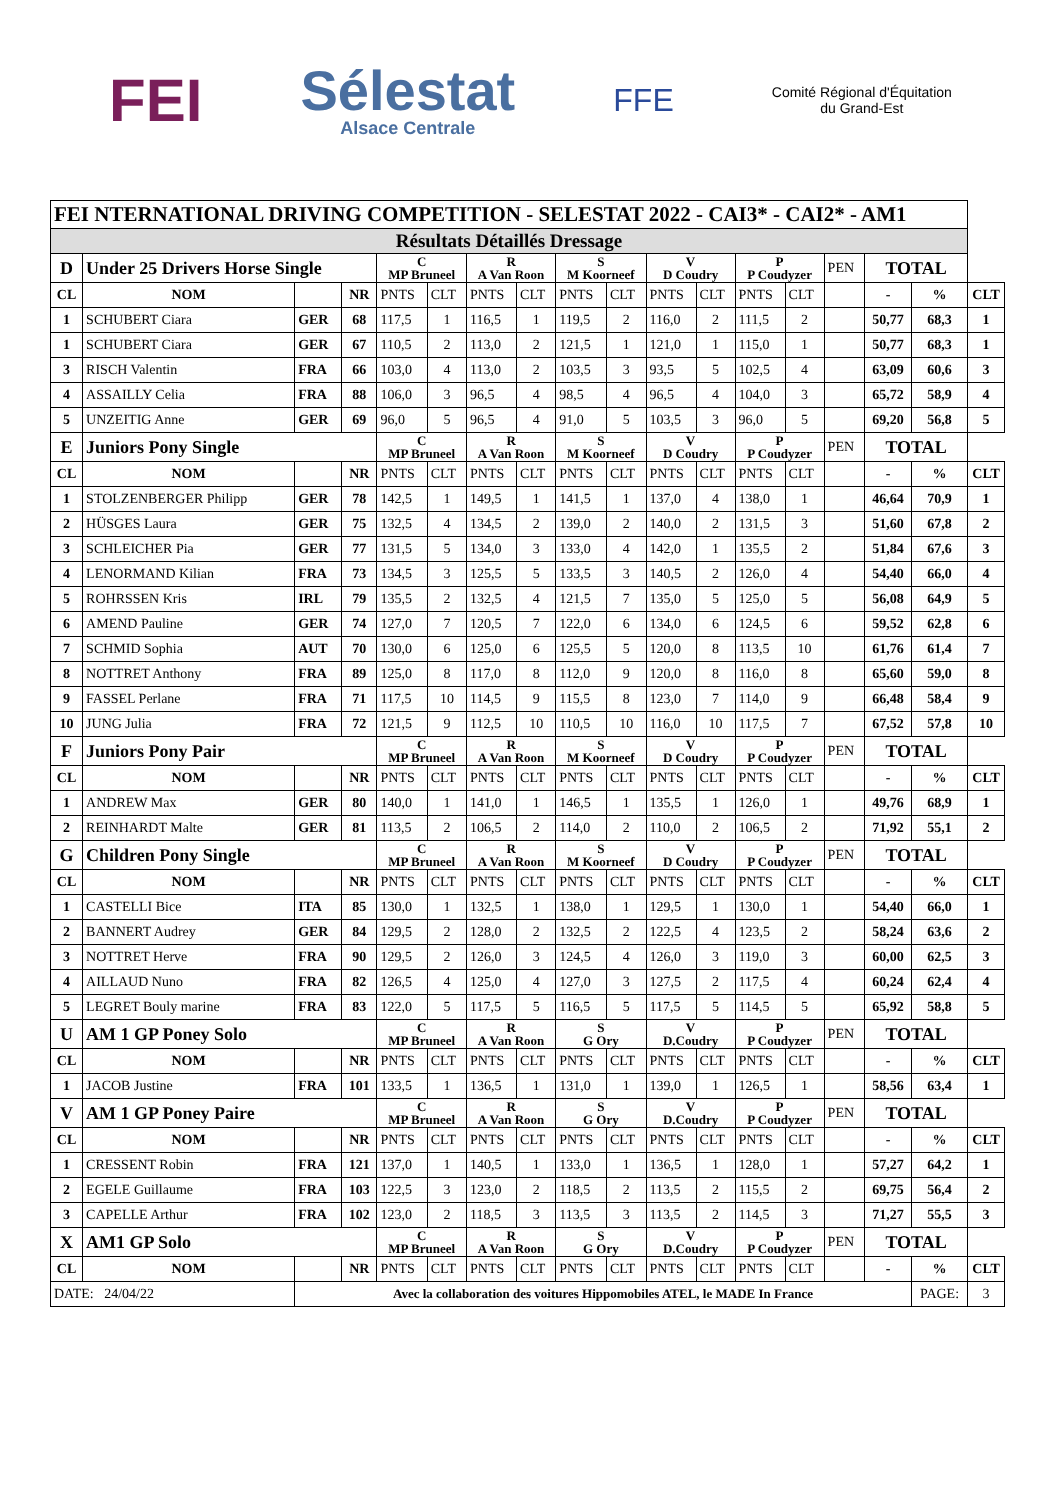FEI
Sélestat
Alsace Centrale
FFE
Comité Régional d'Équitation
du Grand-Est
| FEI NTERNATIONAL DRIVING COMPETITION - SELESTAT 2022 - CAI3* - CAI2* - AM1 | | | | | | | | | | | | | | | | | |
| Résultats Détaillés Dressage | | | | | | | | | | | | | | | | | |
| D | Under 25 Drivers Horse Single | | | C MP Bruneel | | R A Van Roon | | S M Koorneef | | V D Coudry | | P P Coudyzer | | PEN | TOTAL | | |
| CL | NOM | | NR | PNTS | CLT | PNTS | CLT | PNTS | CLT | PNTS | CLT | PNTS | CLT | | - | % | CLT |
| 1 | SCHUBERT Ciara | GER | 68 | 117,5 | 1 | 116,5 | 1 | 119,5 | 2 | 116,0 | 2 | 111,5 | 2 | | 50,77 | 68,3 | 1 |
| 1 | SCHUBERT Ciara | GER | 67 | 110,5 | 2 | 113,0 | 2 | 121,5 | 1 | 121,0 | 1 | 115,0 | 1 | | 50,77 | 68,3 | 1 |
| 3 | RISCH Valentin | FRA | 66 | 103,0 | 4 | 113,0 | 2 | 103,5 | 3 | 93,5 | 5 | 102,5 | 4 | | 63,09 | 60,6 | 3 |
| 4 | ASSAILLY Celia | FRA | 88 | 106,0 | 3 | 96,5 | 4 | 98,5 | 4 | 96,5 | 4 | 104,0 | 3 | | 65,72 | 58,9 | 4 |
| 5 | UNZEITIG Anne | GER | 69 | 96,0 | 5 | 96,5 | 4 | 91,0 | 5 | 103,5 | 3 | 96,0 | 5 | | 69,20 | 56,8 | 5 |
| E | Juniors Pony Single | | | C MP Bruneel | | R A Van Roon | | S M Koorneef | | V D Coudry | | P P Coudyzer | | PEN | TOTAL | | |
| CL | NOM | | NR | PNTS | CLT | PNTS | CLT | PNTS | CLT | PNTS | CLT | PNTS | CLT | | - | % | CLT |
| 1 | STOLZENBERGER Philipp | GER | 78 | 142,5 | 1 | 149,5 | 1 | 141,5 | 1 | 137,0 | 4 | 138,0 | 1 | | 46,64 | 70,9 | 1 |
| 2 | HÜSGES Laura | GER | 75 | 132,5 | 4 | 134,5 | 2 | 139,0 | 2 | 140,0 | 2 | 131,5 | 3 | | 51,60 | 67,8 | 2 |
| 3 | SCHLEICHER Pia | GER | 77 | 131,5 | 5 | 134,0 | 3 | 133,0 | 4 | 142,0 | 1 | 135,5 | 2 | | 51,84 | 67,6 | 3 |
| 4 | LENORMAND Kilian | FRA | 73 | 134,5 | 3 | 125,5 | 5 | 133,5 | 3 | 140,5 | 2 | 126,0 | 4 | | 54,40 | 66,0 | 4 |
| 5 | ROHRSSEN Kris | IRL | 79 | 135,5 | 2 | 132,5 | 4 | 121,5 | 7 | 135,0 | 5 | 125,0 | 5 | | 56,08 | 64,9 | 5 |
| 6 | AMEND Pauline | GER | 74 | 127,0 | 7 | 120,5 | 7 | 122,0 | 6 | 134,0 | 6 | 124,5 | 6 | | 59,52 | 62,8 | 6 |
| 7 | SCHMID Sophia | AUT | 70 | 130,0 | 6 | 125,0 | 6 | 125,5 | 5 | 120,0 | 8 | 113,5 | 10 | | 61,76 | 61,4 | 7 |
| 8 | NOTTRET Anthony | FRA | 89 | 125,0 | 8 | 117,0 | 8 | 112,0 | 9 | 120,0 | 8 | 116,0 | 8 | | 65,60 | 59,0 | 8 |
| 9 | FASSEL Perlane | FRA | 71 | 117,5 | 10 | 114,5 | 9 | 115,5 | 8 | 123,0 | 7 | 114,0 | 9 | | 66,48 | 58,4 | 9 |
| 10 | JUNG Julia | FRA | 72 | 121,5 | 9 | 112,5 | 10 | 110,5 | 10 | 116,0 | 10 | 117,5 | 7 | | 67,52 | 57,8 | 10 |
| F | Juniors Pony Pair | | | C MP Bruneel | | R A Van Roon | | S M Koorneef | | V D Coudry | | P P Coudyzer | | PEN | TOTAL | | |
| CL | NOM | | NR | PNTS | CLT | PNTS | CLT | PNTS | CLT | PNTS | CLT | PNTS | CLT | | - | % | CLT |
| 1 | ANDREW Max | GER | 80 | 140,0 | 1 | 141,0 | 1 | 146,5 | 1 | 135,5 | 1 | 126,0 | 1 | | 49,76 | 68,9 | 1 |
| 2 | REINHARDT Malte | GER | 81 | 113,5 | 2 | 106,5 | 2 | 114,0 | 2 | 110,0 | 2 | 106,5 | 2 | | 71,92 | 55,1 | 2 |
| G | Children Pony Single | | | C MP Bruneel | | R A Van Roon | | S M Koorneef | | V D Coudry | | P P Coudyzer | | PEN | TOTAL | | |
| CL | NOM | | NR | PNTS | CLT | PNTS | CLT | PNTS | CLT | PNTS | CLT | PNTS | CLT | | - | % | CLT |
| 1 | CASTELLI Bice | ITA | 85 | 130,0 | 1 | 132,5 | 1 | 138,0 | 1 | 129,5 | 1 | 130,0 | 1 | | 54,40 | 66,0 | 1 |
| 2 | BANNERT Audrey | GER | 84 | 129,5 | 2 | 128,0 | 2 | 132,5 | 2 | 122,5 | 4 | 123,5 | 2 | | 58,24 | 63,6 | 2 |
| 3 | NOTTRET Herve | FRA | 90 | 129,5 | 2 | 126,0 | 3 | 124,5 | 4 | 126,0 | 3 | 119,0 | 3 | | 60,00 | 62,5 | 3 |
| 4 | AILLAUD Nuno | FRA | 82 | 126,5 | 4 | 125,0 | 4 | 127,0 | 3 | 127,5 | 2 | 117,5 | 4 | | 60,24 | 62,4 | 4 |
| 5 | LEGRET Bouly marine | FRA | 83 | 122,0 | 5 | 117,5 | 5 | 116,5 | 5 | 117,5 | 5 | 114,5 | 5 | | 65,92 | 58,8 | 5 |
| U | AM 1 GP Poney Solo | | | C MP Bruneel | | R A Van Roon | | S G Ory | | V D.Coudry | | P P Coudyzer | | PEN | TOTAL | | |
| CL | NOM | | NR | PNTS | CLT | PNTS | CLT | PNTS | CLT | PNTS | CLT | PNTS | CLT | | - | % | CLT |
| 1 | JACOB Justine | FRA | 101 | 133,5 | 1 | 136,5 | 1 | 131,0 | 1 | 139,0 | 1 | 126,5 | 1 | | 58,56 | 63,4 | 1 |
| V | AM 1 GP Poney Paire | | | C MP Bruneel | | R A Van Roon | | S G Ory | | V D.Coudry | | P P Coudyzer | | PEN | TOTAL | | |
| CL | NOM | | NR | PNTS | CLT | PNTS | CLT | PNTS | CLT | PNTS | CLT | PNTS | CLT | | - | % | CLT |
| 1 | CRESSENT Robin | FRA | 121 | 137,0 | 1 | 140,5 | 1 | 133,0 | 1 | 136,5 | 1 | 128,0 | 1 | | 57,27 | 64,2 | 1 |
| 2 | EGELE Guillaume | FRA | 103 | 122,5 | 3 | 123,0 | 2 | 118,5 | 2 | 113,5 | 2 | 115,5 | 2 | | 69,75 | 56,4 | 2 |
| 3 | CAPELLE Arthur | FRA | 102 | 123,0 | 2 | 118,5 | 3 | 113,5 | 3 | 113,5 | 2 | 114,5 | 3 | | 71,27 | 55,5 | 3 |
| X | AM1 GP Solo | | | C MP Bruneel | | R A Van Roon | | S G Ory | | V D.Coudry | | P P Coudyzer | | PEN | TOTAL | | |
| CL | NOM | | NR | PNTS | CLT | PNTS | CLT | PNTS | CLT | PNTS | CLT | PNTS | CLT | | - | % | CLT |
| DATE: 24/04/22 | | Avec la collaboration des voitures Hippomobiles ATEL, le MADE In France | | | | | | | | | | | | | | PAGE: | 3 |